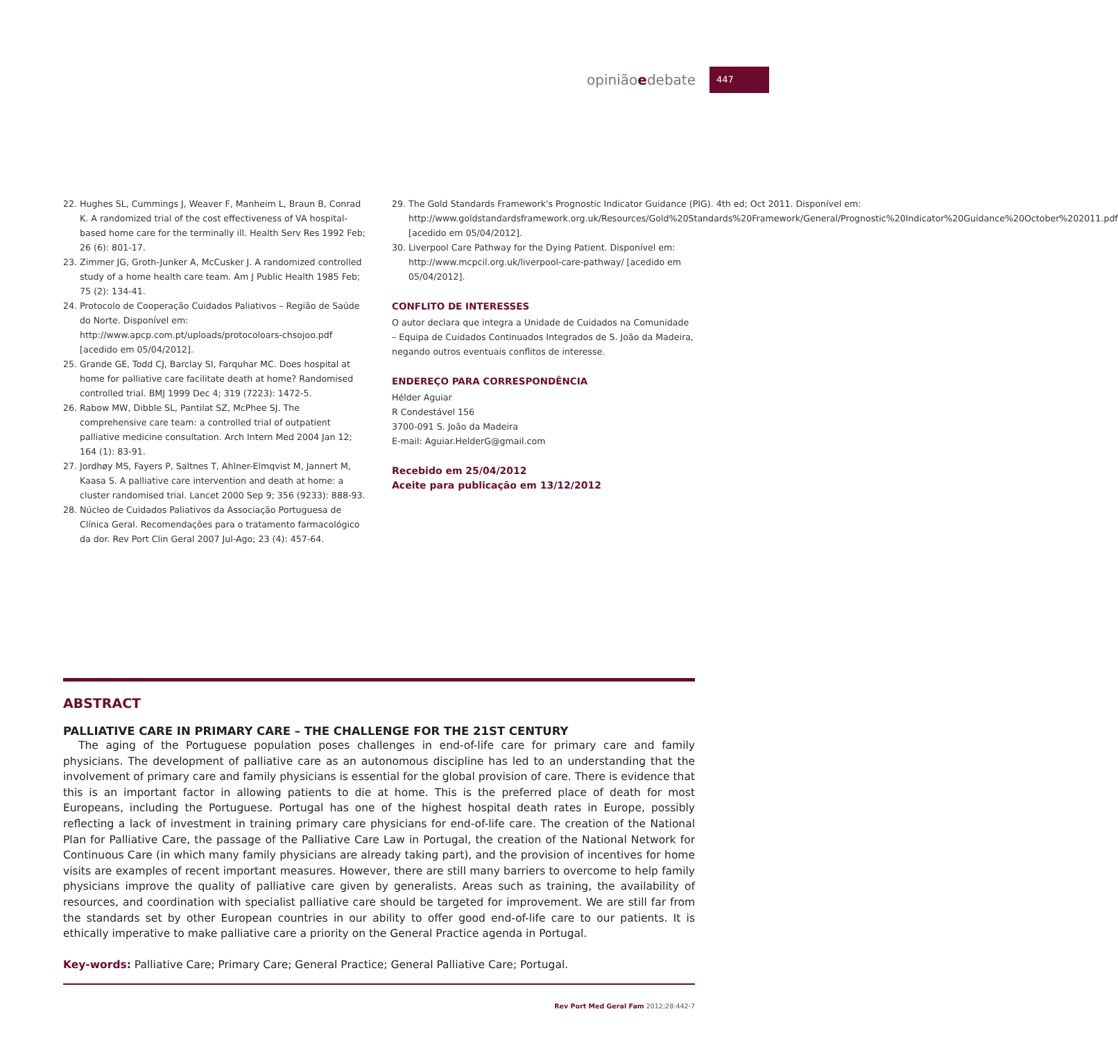opiniãoedebate
447
22. Hughes SL, Cummings J, Weaver F, Manheim L, Braun B, Conrad K. A randomized trial of the cost effectiveness of VA hospital-based home care for the terminally ill. Health Serv Res 1992 Feb; 26 (6): 801-17.
23. Zimmer JG, Groth-Junker A, McCusker J. A randomized controlled study of a home health care team. Am J Public Health 1985 Feb; 75 (2): 134-41.
24. Protocolo de Cooperação Cuidados Paliativos – Região de Saúde do Norte. Disponível em: http://www.apcp.com.pt/uploads/protocoloars-chsojoo.pdf [acedido em 05/04/2012].
25. Grande GE, Todd CJ, Barclay SI, Farquhar MC. Does hospital at home for palliative care facilitate death at home? Randomised controlled trial. BMJ 1999 Dec 4; 319 (7223): 1472-5.
26. Rabow MW, Dibble SL, Pantilat SZ, McPhee SJ. The comprehensive care team: a controlled trial of outpatient palliative medicine consultation. Arch Intern Med 2004 Jan 12; 164 (1): 83-91.
27. Jordhøy MS, Fayers P, Saltnes T, Ahlner-Elmqvist M, Jannert M, Kaasa S. A palliative care intervention and death at home: a cluster randomised trial. Lancet 2000 Sep 9; 356 (9233): 888-93.
28. Núcleo de Cuidados Paliativos da Associação Portuguesa de Clínica Geral. Recomendações para o tratamento farmacológico da dor. Rev Port Clin Geral 2007 Jul-Ago; 23 (4): 457-64.
29. The Gold Standards Framework's Prognostic Indicator Guidance (PIG). 4th ed; Oct 2011. Disponível em: http://www.goldstandardsframework.org.uk/Resources/Gold%20Standards%20Framework/General/Prognostic%20Indicator%20Guidance%20October%202011.pdf [acedido em 05/04/2012].
30. Liverpool Care Pathway for the Dying Patient. Disponível em: http://www.mcpcil.org.uk/liverpool-care-pathway/ [acedido em 05/04/2012].
CONFLITO DE INTERESSES
O autor declara que integra a Unidade de Cuidados na Comunidade – Equipa de Cuidados Continuados Integrados de S. João da Madeira, negando outros eventuais conflitos de interesse.
ENDEREÇO PARA CORRESPONDÊNCIA
Hélder Aguiar
R Condestável 156
3700-091 S. João da Madeira
E-mail: Aguiar.HelderG@gmail.com
Recebido em 25/04/2012
Aceite para publicação em 13/12/2012
ABSTRACT
PALLIATIVE CARE IN PRIMARY CARE – THE CHALLENGE FOR THE 21ST CENTURY
The aging of the Portuguese population poses challenges in end-of-life care for primary care and family physicians. The development of palliative care as an autonomous discipline has led to an understanding that the involvement of primary care and family physicians is essential for the global provision of care. There is evidence that this is an important factor in allowing patients to die at home. This is the preferred place of death for most Europeans, including the Portuguese. Portugal has one of the highest hospital death rates in Europe, possibly reflecting a lack of investment in training primary care physicians for end-of-life care. The creation of the National Plan for Palliative Care, the passage of the Palliative Care Law in Portugal, the creation of the National Network for Continuous Care (in which many family physicians are already taking part), and the provision of incentives for home visits are examples of recent important measures. However, there are still many barriers to overcome to help family physicians improve the quality of palliative care given by generalists. Areas such as training, the availability of resources, and coordination with specialist palliative care should be targeted for improvement. We are still far from the standards set by other European countries in our ability to offer good end-of-life care to our patients. It is ethically imperative to make palliative care a priority on the General Practice agenda in Portugal.
Key-words: Palliative Care; Primary Care; General Practice; General Palliative Care; Portugal.
Rev Port Med Geral Fam 2012;28:442-7